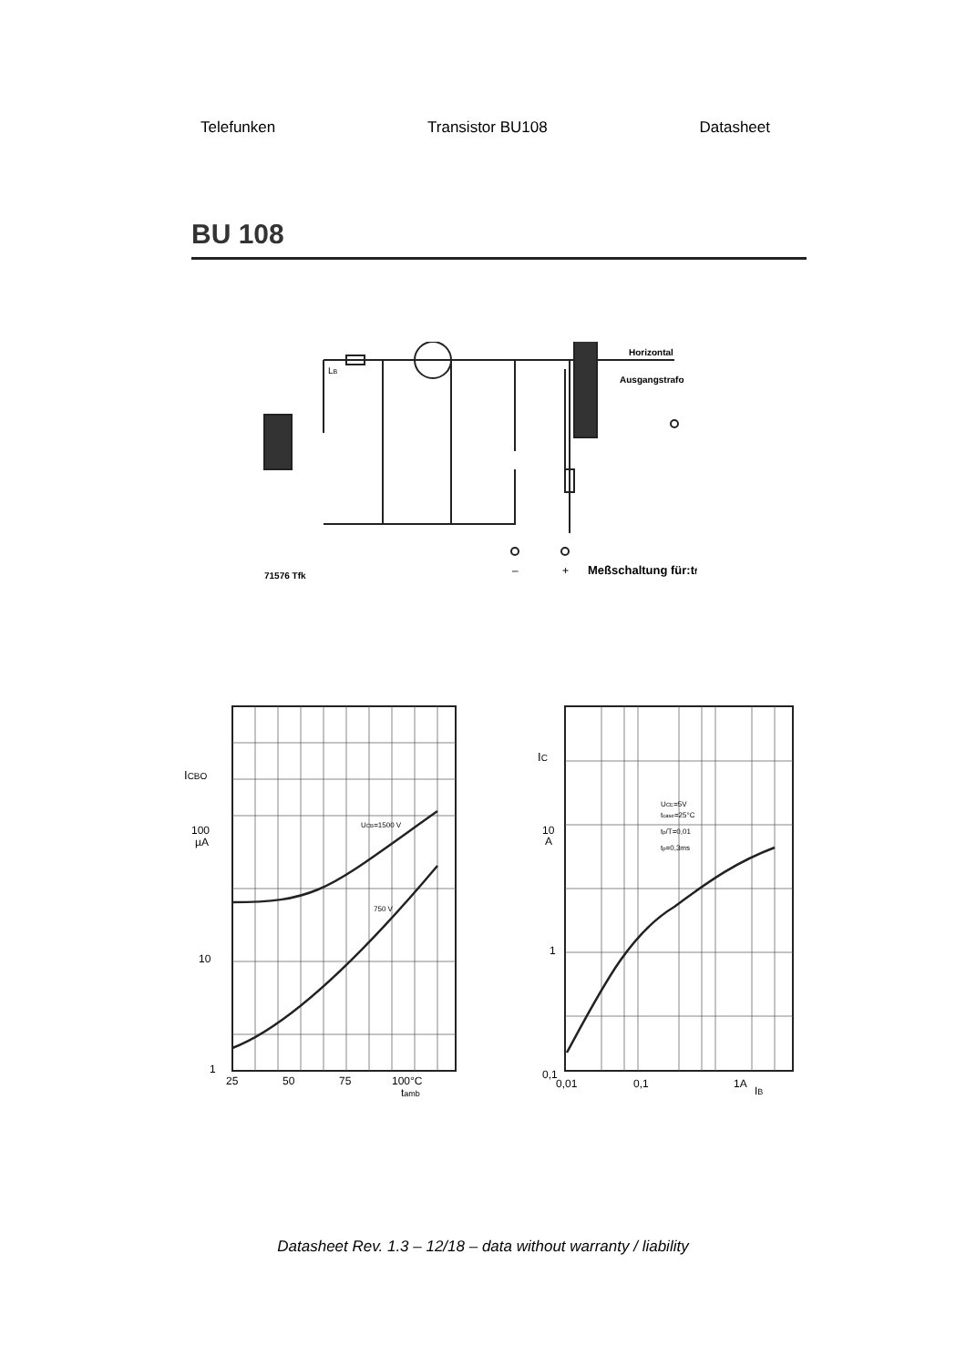Telefunken Transistor BU108 Datasheet
BU 108
71576 Tfk
Horizontal
Ausgangstrafo
LB
–
+
Meßschaltung für:tf
ICBO
100
µA
10
1
UCB=1500 V
750 V
25
50
75
100°C
tamb
IC
10
A
1
UCE=5V
tcase=25°C
tp/T=0,01
tp=0,3ms
0,1
0,01
0,1
1A
IB
Datasheet Rev. 1.3 – 12/18 – data without warranty / liability